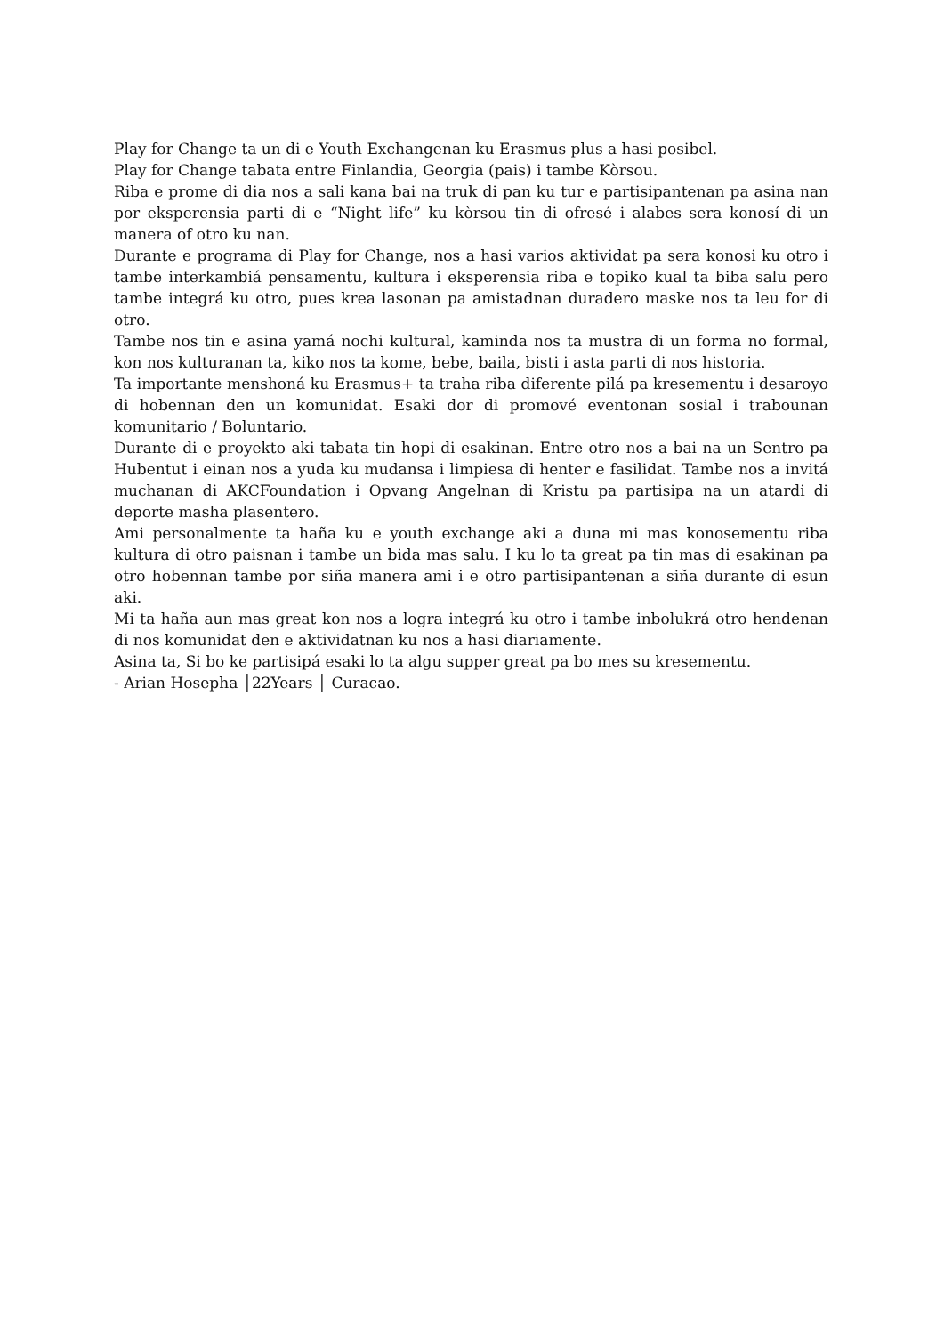Play for Change ta un di e Youth Exchangenan ku Erasmus plus a hasi posibel.
Play for Change tabata entre Finlandia, Georgia (pais) i tambe Kòrsou.
Riba e prome di dia nos a sali kana bai na truk di pan ku tur e partisipantenan pa asina nan por eksperensia parti di e “Night life” ku kòrsou tin di ofresé i alabes sera konosí di un manera of otro ku nan.
Durante e programa di Play for Change, nos a hasi varios aktividat pa sera konosi ku otro i tambe interkambiá pensamentu, kultura i eksperensia riba e topiko kual ta biba salu pero tambe integrá ku otro, pues krea lasonan pa amistadnan duradero maske nos ta leu for di otro.
Tambe nos tin e asina yamá nochi kultural, kaminda nos ta mustra di un forma no formal, kon nos kulturanan ta, kiko nos ta kome, bebe, baila, bisti i asta parti di nos historia.
Ta importante menshoná ku Erasmus+ ta traha riba diferente pilá pa kresementu i desaroyo di hobennan den un komunidat. Esaki dor di promové eventonan sosial i trabounan komunitario / Boluntario.
Durante di e proyekto aki tabata tin hopi di esakinan. Entre otro nos a bai na un Sentro pa Hubentut i einan nos a yuda ku mudansa i limpiesa di henter e fasilidat. Tambe nos a invitá muchanan di AKCFoundation i Opvang Angelnan di Kristu pa partisipa na un atardi di deporte masha plasentero.
Ami personalmente ta haña ku e youth exchange aki a duna mi mas konosementu riba kultura di otro paisnan i tambe un bida mas salu. I ku lo ta great pa tin mas di esakinan pa otro hobennan tambe por siña manera ami i e otro partisipantenan a siña durante di esun aki.
Mi ta haña aun mas great kon nos a logra integrá ku otro i tambe inbolukrá otro hendenan di nos komunidat den e aktividatnan ku nos a hasi diariamente.
Asina ta, Si bo ke partisipá esaki lo ta algu supper great pa bo mes su kresementu.
- Arian Hosepha │22Years │ Curacao.